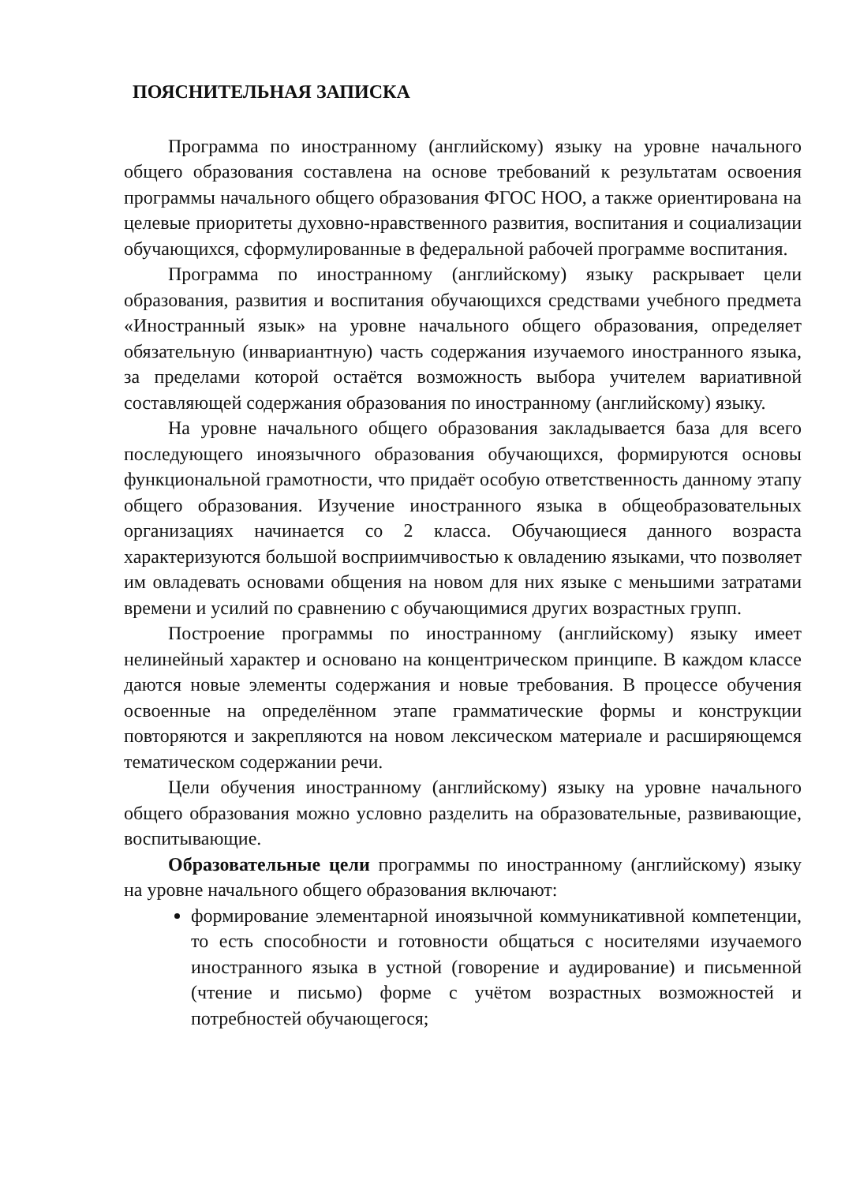ПОЯСНИТЕЛЬНАЯ ЗАПИСКА
Программа по иностранному (английскому) языку на уровне начального общего образования составлена на основе требований к результатам освоения программы начального общего образования ФГОС НОО, а также ориентирована на целевые приоритеты духовно-нравственного развития, воспитания и социализации обучающихся, сформулированные в федеральной рабочей программе воспитания.
Программа по иностранному (английскому) языку раскрывает цели образования, развития и воспитания обучающихся средствами учебного предмета «Иностранный язык» на уровне начального общего образования, определяет обязательную (инвариантную) часть содержания изучаемого иностранного языка, за пределами которой остаётся возможность выбора учителем вариативной составляющей содержания образования по иностранному (английскому) языку.
На уровне начального общего образования закладывается база для всего последующего иноязычного образования обучающихся, формируются основы функциональной грамотности, что придаёт особую ответственность данному этапу общего образования. Изучение иностранного языка в общеобразовательных организациях начинается со 2 класса. Обучающиеся данного возраста характеризуются большой восприимчивостью к овладению языками, что позволяет им овладевать основами общения на новом для них языке с меньшими затратами времени и усилий по сравнению с обучающимися других возрастных групп.
Построение программы по иностранному (английскому) языку имеет нелинейный характер и основано на концентрическом принципе. В каждом классе даются новые элементы содержания и новые требования. В процессе обучения освоенные на определённом этапе грамматические формы и конструкции повторяются и закрепляются на новом лексическом материале и расширяющемся тематическом содержании речи.
Цели обучения иностранному (английскому) языку на уровне начального общего образования можно условно разделить на образовательные, развивающие, воспитывающие.
Образовательные цели программы по иностранному (английскому) языку на уровне начального общего образования включают:
формирование элементарной иноязычной коммуникативной компетенции, то есть способности и готовности общаться с носителями изучаемого иностранного языка в устной (говорение и аудирование) и письменной (чтение и письмо) форме с учётом возрастных возможностей и потребностей обучающегося;